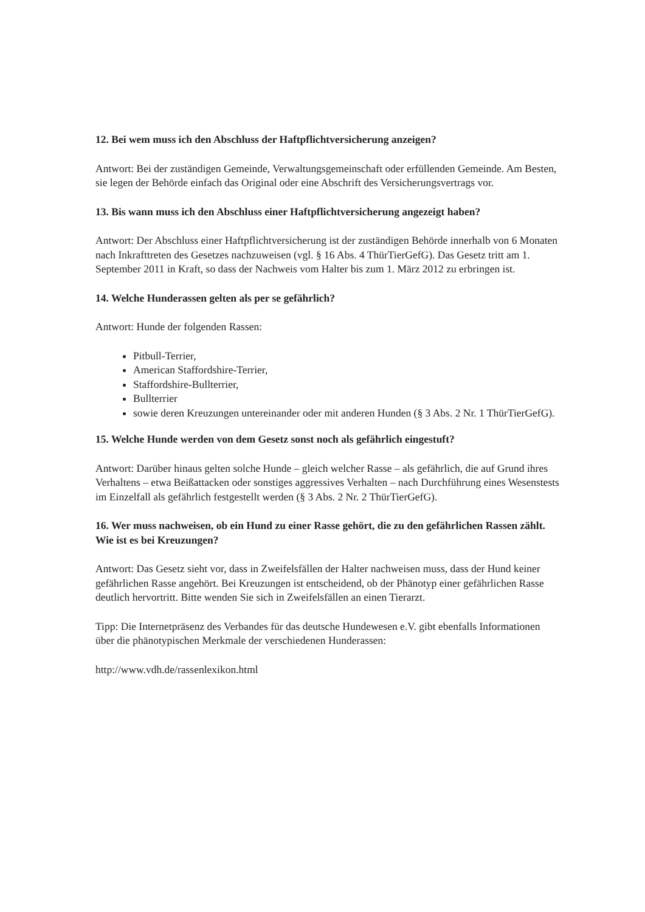12. Bei wem muss ich den Abschluss der Haftpflichtversicherung anzeigen?
Antwort: Bei der zuständigen Gemeinde, Verwaltungsgemeinschaft oder erfüllenden Gemeinde. Am Besten, sie legen der Behörde einfach das Original oder eine Abschrift des Versicherungsvertrags vor.
13. Bis wann muss ich den Abschluss einer Haftpflichtversicherung angezeigt haben?
Antwort: Der Abschluss einer Haftpflichtversicherung ist der zuständigen Behörde innerhalb von 6 Monaten nach Inkrafttreten des Gesetzes nachzuweisen (vgl. § 16 Abs. 4 ThürTierGefG). Das Gesetz tritt am 1. September 2011 in Kraft, so dass der Nachweis vom Halter bis zum 1. März 2012 zu erbringen ist.
14. Welche Hunderassen gelten als per se gefährlich?
Antwort: Hunde der folgenden Rassen:
Pitbull-Terrier,
American Staffordshire-Terrier,
Staffordshire-Bullterrier,
Bullterrier
sowie deren Kreuzungen untereinander oder mit anderen Hunden (§ 3 Abs. 2 Nr. 1 ThürTierGefG).
15. Welche Hunde werden von dem Gesetz sonst noch als gefährlich eingestuft?
Antwort: Darüber hinaus gelten solche Hunde – gleich welcher Rasse – als gefährlich, die auf Grund ihres Verhaltens – etwa Beißattacken oder sonstiges aggressives Verhalten – nach Durchführung eines Wesenstests im Einzelfall als gefährlich festgestellt werden (§ 3 Abs. 2 Nr. 2 ThürTierGefG).
16. Wer muss nachweisen, ob ein Hund zu einer Rasse gehört, die zu den gefährlichen Rassen zählt. Wie ist es bei Kreuzungen?
Antwort: Das Gesetz sieht vor, dass in Zweifelsfällen der Halter nachweisen muss, dass der Hund keiner gefährlichen Rasse angehört. Bei Kreuzungen ist entscheidend, ob der Phänotyp einer gefährlichen Rasse deutlich hervortritt. Bitte wenden Sie sich in Zweifelsfällen an einen Tierarzt.
Tipp: Die Internetpräsenz des Verbandes für das deutsche Hundewesen e.V. gibt ebenfalls Informationen über die phänotypischen Merkmale der verschiedenen Hunderassen:
http://www.vdh.de/rassenlexikon.html